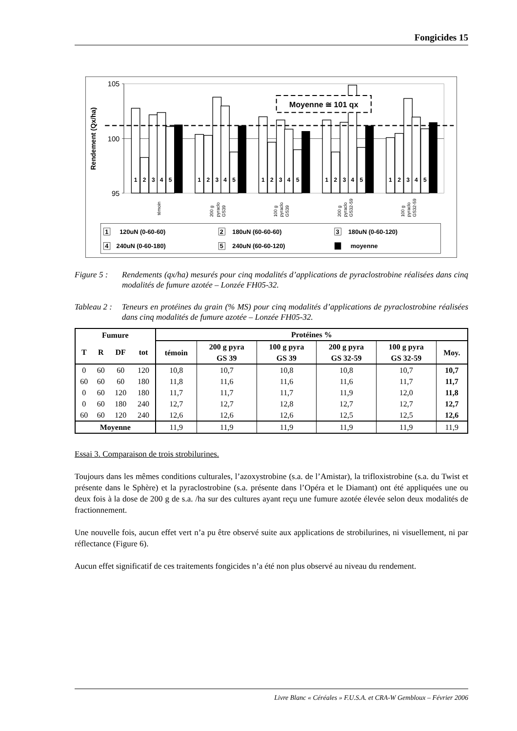Fongicides 15
105
100
95
Rendement (Qx/ha)
Moyenne ≅ 101 qx
1
2
3
4
5
1
2
3
4
5
1
2
3
4
5
1
2
3
4
5
1
2
3
4
5
témoin
200 g
pyraclo
GS39
100 g
pyraclo
GS39
200 g
pyraclo
GS32-59
100 g
pyraclo
GS32-59
1
120uN (0-60-60)
2
180uN (60-60-60)
3
180uN (0-60-120)
4
240uN (0-60-180)
5
240uN (60-60-120)
moyenne
Figure 5 : Rendements (qx/ha) mesurés pour cinq modalités d’applications de pyraclostrobine réalisées dans cinq modalités de fumure azotée – Lonzée FH05-32.
Tableau 2 : Teneurs en protéines du grain (% MS) pour cinq modalités d’applications de pyraclostrobine réalisées dans cinq modalités de fumure azotée – Lonzée FH05-32.
| Fumure | | | | Protéines % | | | | | |
| --- | --- | --- | --- | --- | --- | --- | --- | --- | --- |
| T | R | DF | tot | témoin | 200 g pyra GS 39 | 100 g pyra GS 39 | 200 g pyra GS 32-59 | 100 g pyra GS 32-59 | Moy. |
| 0 | 60 | 60 | 120 | 10,8 | 10,7 | 10,8 | 10,8 | 10,7 | 10,7 |
| 60 | 60 | 60 | 180 | 11,8 | 11,6 | 11,6 | 11,6 | 11,7 | 11,7 |
| 0 | 60 | 120 | 180 | 11,7 | 11,7 | 11,7 | 11,9 | 12,0 | 11,8 |
| 0 | 60 | 180 | 240 | 12,7 | 12,7 | 12,8 | 12,7 | 12,7 | 12,7 |
| 60 | 60 | 120 | 240 | 12,6 | 12,6 | 12,6 | 12,5 | 12,5 | 12,6 |
| Moyenne | | | | 11,9 | 11,9 | 11,9 | 11,9 | 11,9 | 11,9 |
Essai 3. Comparaison de trois strobilurines.
Toujours dans les mêmes conditions culturales, l’azoxystrobine (s.a. de l’Amistar), la trifloxistrobine (s.a. du Twist et présente dans le Sphère) et la pyraclostrobine (s.a. présente dans l’Opéra et le Diamant) ont été appliquées une ou deux fois à la dose de 200 g de s.a. /ha sur des cultures ayant reçu une fumure azotée élevée selon deux modalités de fractionnement.
Une nouvelle fois, aucun effet vert n’a pu être observé suite aux applications de strobilurines, ni visuellement, ni par réflectance (Figure 6).
Aucun effet significatif de ces traitements fongicides n’a été non plus observé au niveau du rendement.
Livre Blanc « Céréales » F.U.S.A. et CRA-W Gembloux – Février 2006